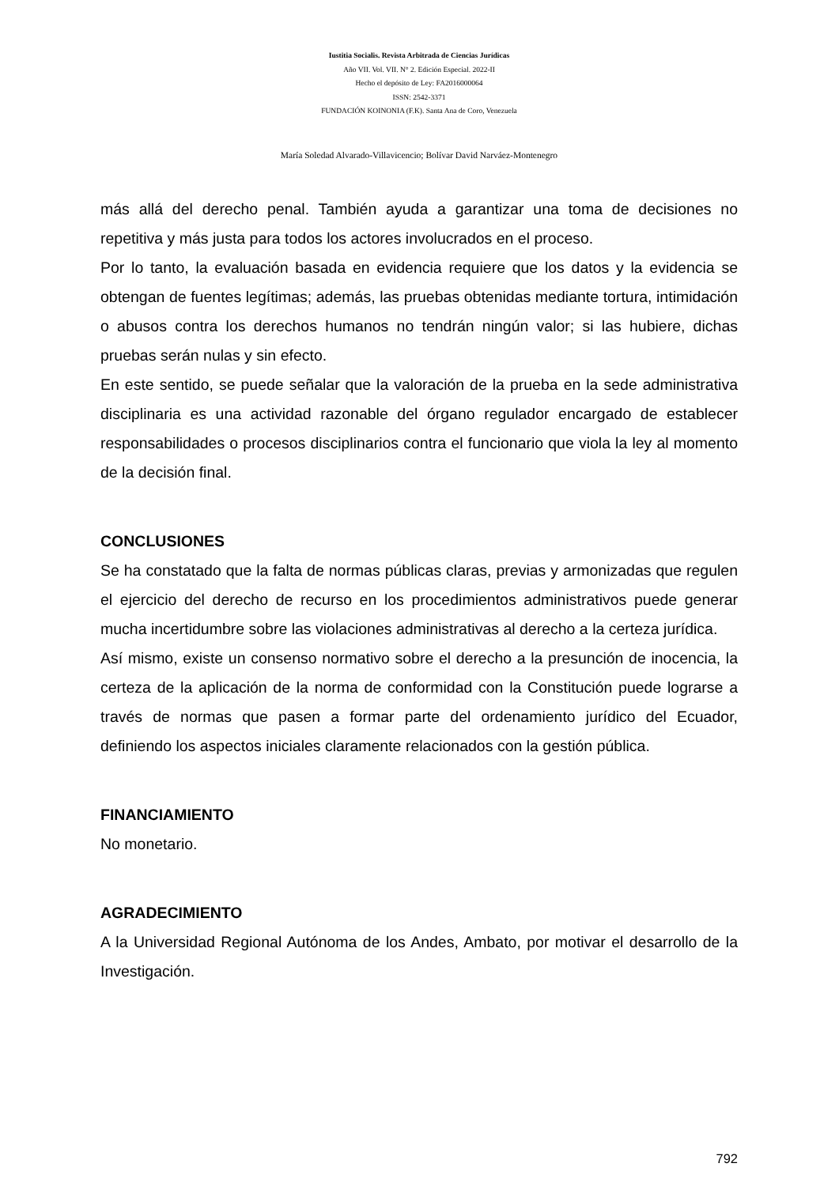Iustitia Socialis. Revista Arbitrada de Ciencias Jurídicas
Año VII. Vol. VII. N° 2. Edición Especial. 2022-II
Hecho el depósito de Ley: FA2016000064
ISSN: 2542-3371
FUNDACIÓN KOINONIA (F.K). Santa Ana de Coro, Venezuela
María Soledad Alvarado-Villavicencio; Bolívar David Narváez-Montenegro
más allá del derecho penal. También ayuda a garantizar una toma de decisiones no repetitiva y más justa para todos los actores involucrados en el proceso.
Por lo tanto, la evaluación basada en evidencia requiere que los datos y la evidencia se obtengan de fuentes legítimas; además, las pruebas obtenidas mediante tortura, intimidación o abusos contra los derechos humanos no tendrán ningún valor; si las hubiere, dichas pruebas serán nulas y sin efecto.
En este sentido, se puede señalar que la valoración de la prueba en la sede administrativa disciplinaria es una actividad razonable del órgano regulador encargado de establecer responsabilidades o procesos disciplinarios contra el funcionario que viola la ley al momento de la decisión final.
CONCLUSIONES
Se ha constatado que la falta de normas públicas claras, previas y armonizadas que regulen el ejercicio del derecho de recurso en los procedimientos administrativos puede generar mucha incertidumbre sobre las violaciones administrativas al derecho a la certeza jurídica.
Así mismo, existe un consenso normativo sobre el derecho a la presunción de inocencia, la certeza de la aplicación de la norma de conformidad con la Constitución puede lograrse a través de normas que pasen a formar parte del ordenamiento jurídico del Ecuador, definiendo los aspectos iniciales claramente relacionados con la gestión pública.
FINANCIAMIENTO
No monetario.
AGRADECIMIENTO
A la Universidad Regional Autónoma de los Andes, Ambato, por motivar el desarrollo de la Investigación.
792